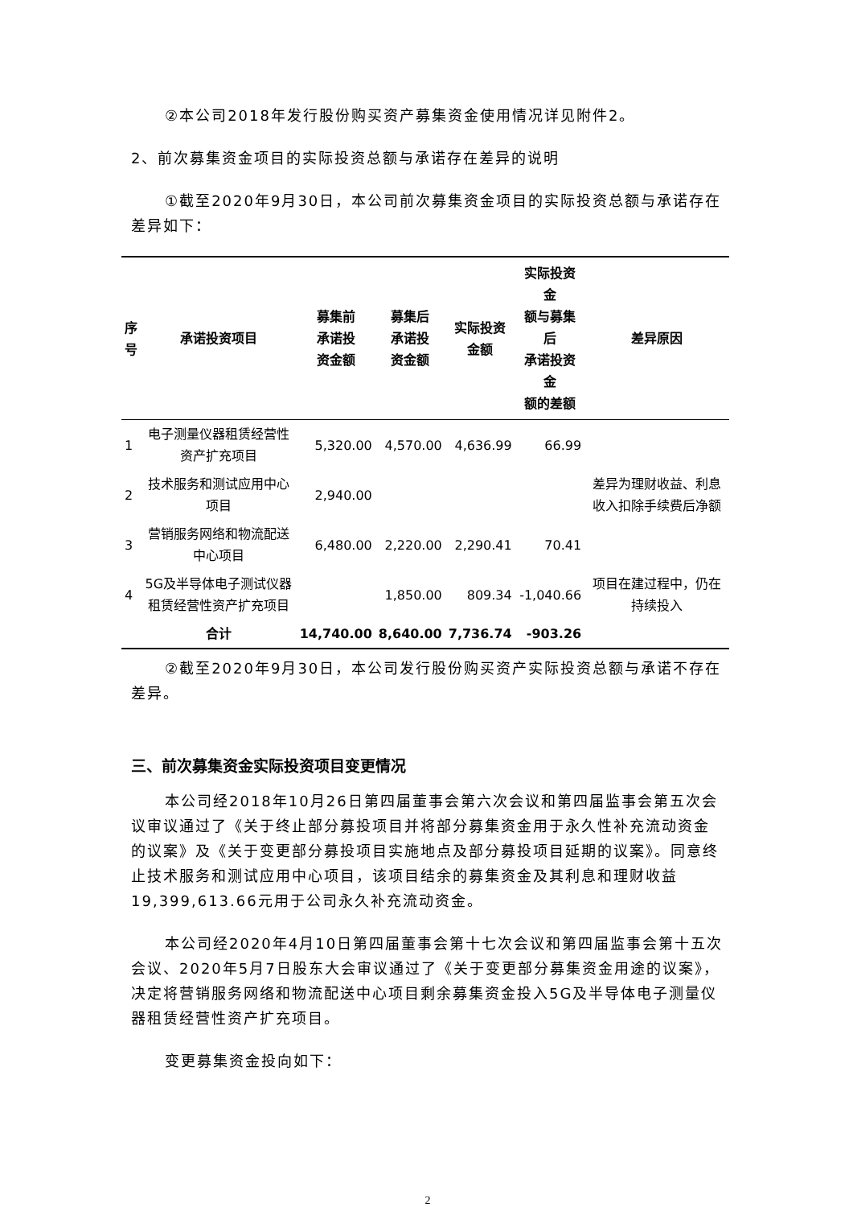②本公司2018年发行股份购买资产募集资金使用情况详见附件2。
2、前次募集资金项目的实际投资总额与承诺存在差异的说明
①截至2020年9月30日，本公司前次募集资金项目的实际投资总额与承诺存在差异如下：
| 序 号 | 承诺投资项目 | 募集前 承诺投 资金额 | 募集后 承诺投 资金额 | 实际投资 金额 | 实际投资金 额与募集后 承诺投资金 额的差额 | 差异原因 |
| --- | --- | --- | --- | --- | --- | --- |
| 1 | 电子测量仪器租赁经营性资产扩充项目 | 5,320.00 | 4,570.00 | 4,636.99 | 66.99 | 差异为理财收益、利息收入扣除手续费后净额 |
| 2 | 技术服务和测试应用中心项目 | 2,940.00 | | | | |
| 3 | 营销服务网络和物流配送中心项目 | 6,480.00 | 2,220.00 | 2,290.41 | 70.41 | |
| 4 | 5G及半导体电子测试仪器租赁经营性资产扩充项目 | | 1,850.00 | 809.34 | -1,040.66 | 项目在建过程中，仍在持续投入 |
| | 合计 | 14,740.00 | 8,640.00 | 7,736.74 | -903.26 | |
②截至2020年9月30日，本公司发行股份购买资产实际投资总额与承诺不存在差异。
三、前次募集资金实际投资项目变更情况
本公司经2018年10月26日第四届董事会第六次会议和第四届监事会第五次会议审议通过了《关于终止部分募投项目并将部分募集资金用于永久性补充流动资金的议案》及《关于变更部分募投项目实施地点及部分募投项目延期的议案》。同意终止技术服务和测试应用中心项目，该项目结余的募集资金及其利息和理财收益19,399,613.66元用于公司永久补充流动资金。
本公司经2020年4月10日第四届董事会第十七次会议和第四届监事会第十五次会议、2020年5月7日股东大会审议通过了《关于变更部分募集资金用途的议案》，决定将营销服务网络和物流配送中心项目剩余募集资金投入5G及半导体电子测量仪器租赁经营性资产扩充项目。
变更募集资金投向如下：
2